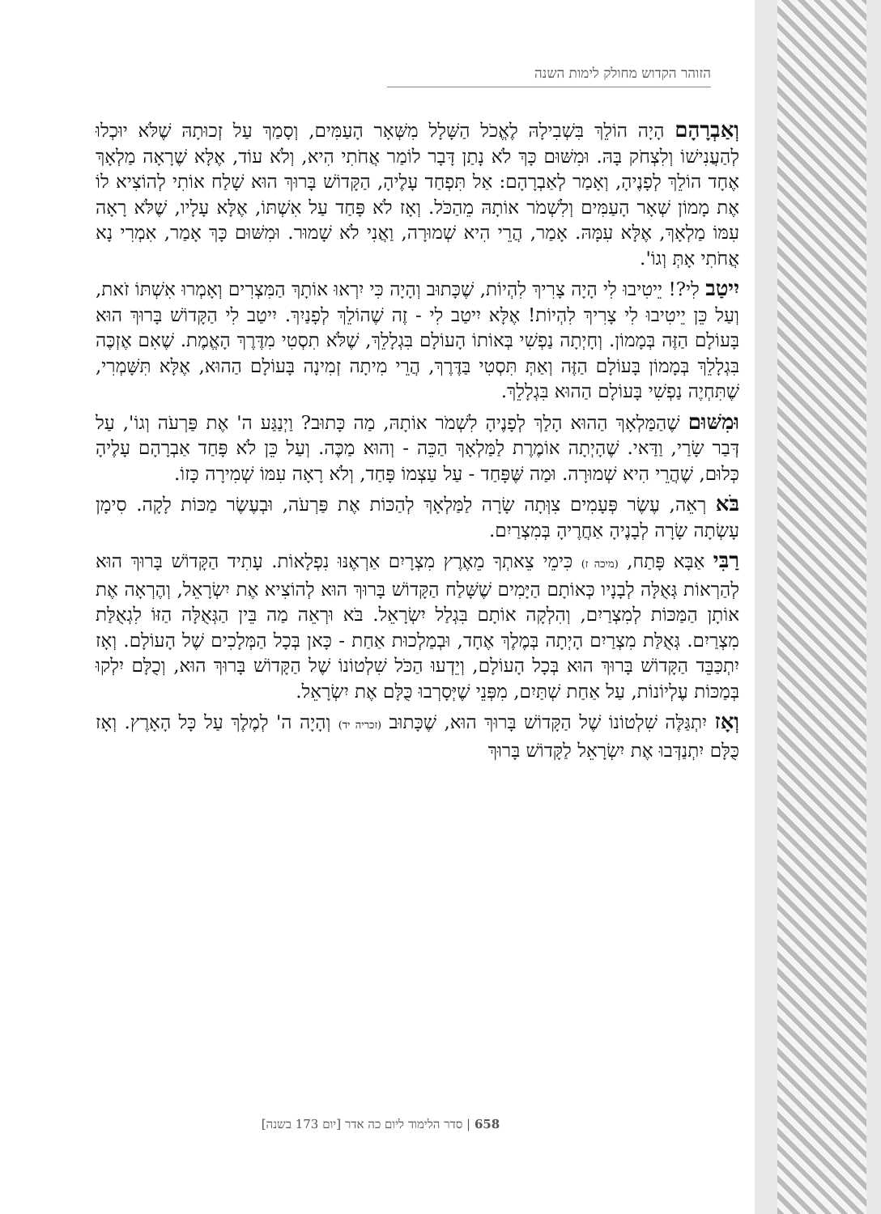הזוהר הקדוש מחולק לימות השנה
וְאַבְרָהָם הָיָה הוֹלֵךְ בִּשְׁבִילָהּ לֶאֱכֹל הַשָּׁלָל מִשְּׁאָר הָעַמִּים, וְסָמַךְ עַל זְכוּתָהּ שֶׁלֹּא יוּכְלוּ לְהַעֲנִישׁוֹ וְלִצְחֹק בָּהּ. וּמִשּׁוּם כָּךְ לֹא נָתַן דָּבָר לוֹמַר אֲחֹתִי הִיא, וְלֹא עוֹד, אֶלָּא שֶׁרָאָה מַלְאָךְ אֶחָד הוֹלֵךְ לְפָנֶיהָ, וְאָמַר לְאַבְרָהָם: אַל תִּפְחַד עָלֶיהָ, הַקָּדוֹשׁ בָּרוּךְ הוּא שָׁלַח אוֹתִי לְהוֹצִיא לוֹ אֶת מָמוֹן שְׁאָר הָעַמִּים וְלִשְׁמֹר אוֹתָהּ מֵהַכֹּל. וְאָז לֹא פָּחַד עַל אִשְׁתּוֹ, אֶלָּא עָלָיו, שֶׁלֹּא רָאָה עִמּוֹ מַלְאָךְ, אֶלָּא עִמָּהּ. אָמַר, הֲרֵי הִיא שְׁמוּרָה, וַאֲנִי לֹא שָׁמוּר. וּמִשּׁוּם כָּךְ אָמַר, אִמְרִי נָא אֲחֹתִי אָתְּ וְגוֹ'.
יִיטַב לִי?! יֵיטִיבוּ לִי הָיָה צָרִיךְ לִהְיוֹת, שֶׁכָּתוּב וְהָיָה כִּי יִרְאוּ אוֹתָךְ הַמִּצְרִים וְאָמְרוּ אִשְׁתּוֹ זֹאת, וְעַל כֵּן יֵיטִיבוּ לִי צָרִיךְ לִהְיוֹת! אֶלָּא יִיטַב לִי - זֶה שֶׁהוֹלֵךְ לְפָנַיִךְ. יִיטַב לִי הַקָּדוֹשׁ בָּרוּךְ הוּא בָּעוֹלָם הַזֶּה בְּמָמוֹן. וְחָיְתָה נַפְשִׁי בְּאוֹתוֹ הָעוֹלָם בִּגְלָלֵךְ, שֶׁלֹּא תִסְטִי מִדֶּרֶךְ הָאֱמֶת. שֶׁאִם אֶזְכֶּה בִּגְלָלֵךְ בְּמָמוֹן בָּעוֹלָם הַזֶּה וְאַתְּ תִּסְטִי בַּדֶּרֶךְ, הֲרֵי מִיתָה זְמִינָה בָּעוֹלָם הַהוּא, אֶלָּא תִּשָּׁמְרִי, שֶׁתִּחְיֶה נַפְשִׁי בָּעוֹלָם הַהוּא בִּגְלָלֵךְ.
וּמִשּׁוּם שֶׁהַמַּלְאָךְ הַהוּא הָלַךְ לְפָנֶיהָ לִשְׁמֹר אוֹתָהּ, מַה כָּתוּב? וַיְנַגַּע ה' אֶת פַּרְעֹה וְגוֹ', עַל דְּבַר שָׂרַי, וַדַּאי. שֶׁהָיְתָה אוֹמֶרֶת לַמַּלְאָךְ הַכֵּה - וְהוּא מַכֶּה. וְעַל כֵּן לֹא פָּחַד אַבְרָהָם עָלֶיהָ כְּלוּם, שֶׁהֲרֵי הִיא שְׁמוּרָה. וּמַה שֶּׁפָּחַד - עַל עַצְמוֹ פָּחַד, וְלֹא רָאָה עִמּוֹ שְׁמִירָה כָּזוֹ.
בֹּא רְאֵה, עֶשֶׂר פְּעָמִים צִוְּתָה שָׂרָה לַמַּלְאָךְ לְהַכּוֹת אֶת פַּרְעֹה, וּבְעֶשֶׂר מַכּוֹת לָקָה. סִימָן עָשְׂתָה שָׂרָה לְבָנֶיהָ אַחֲרֶיהָ בְּמִצְרַיִם.
רַבִּי אַבָּא פָּתַח, (מיכה ז) כִּימֵי צֵאתְךָ מֵאֶרֶץ מִצְרָיִם אַרְאֶנּוּ נִפְלָאוֹת. עָתִיד הַקָּדוֹשׁ בָּרוּךְ הוּא לְהַרְאוֹת גְּאֻלָּה לְבָנָיו כְּאוֹתָם הַיָּמִים שֶׁשָּׁלַח הַקָּדוֹשׁ בָּרוּךְ הוּא לְהוֹצִיא אֶת יִשְׂרָאֵל, וְהֶרְאָה אֶת אוֹתָן הַמַּכּוֹת לְמִצְרַיִם, וְהִלְקָה אוֹתָם בִּגְלַל יִשְׂרָאֵל. בֹּא וּרְאֵה מַה בֵּין הַגְּאֻלָּה הַזּוֹ לִגְאֻלַּת מִצְרַיִם. גְּאֻלַּת מִצְרַיִם הָיְתָה בְּמֶלֶךְ אֶחָד, וּבְמַלְכוּת אַחַת - כָּאן בְּכָל הַמְּלָכִים שֶׁל הָעוֹלָם. וְאָז יִתְכַּבֵּד הַקָּדוֹשׁ בָּרוּךְ הוּא בְּכָל הָעוֹלָם, וְיֵדְעוּ הַכֹּל שִׁלְטוֹנוֹ שֶׁל הַקָּדוֹשׁ בָּרוּךְ הוּא, וְכֻלָּם יִלְקוּ בְּמַכּוֹת עֶלְיוֹנוֹת, עַל אַחַת שְׁתַּיִם, מִפְּנֵי שֶׁיְּסָרְבוּ כֻּלָּם אֶת יִשְׂרָאֵל.
וְאָז יִתְגַּלֶּה שִׁלְטוֹנוֹ שֶׁל הַקָּדוֹשׁ בָּרוּךְ הוּא, שֶׁכָּתוּב (זכריה יד) וְהָיָה ה' לְמֶלֶךְ עַל כָּל הָאָרֶץ. וְאָז כֻּלָּם יִתְנַדְּבוּ אֶת יִשְׂרָאֵל לַקָּדוֹשׁ בָּרוּךְ
658 | סדר הלימוד ליום כה אדר [יום 173 בשנה]